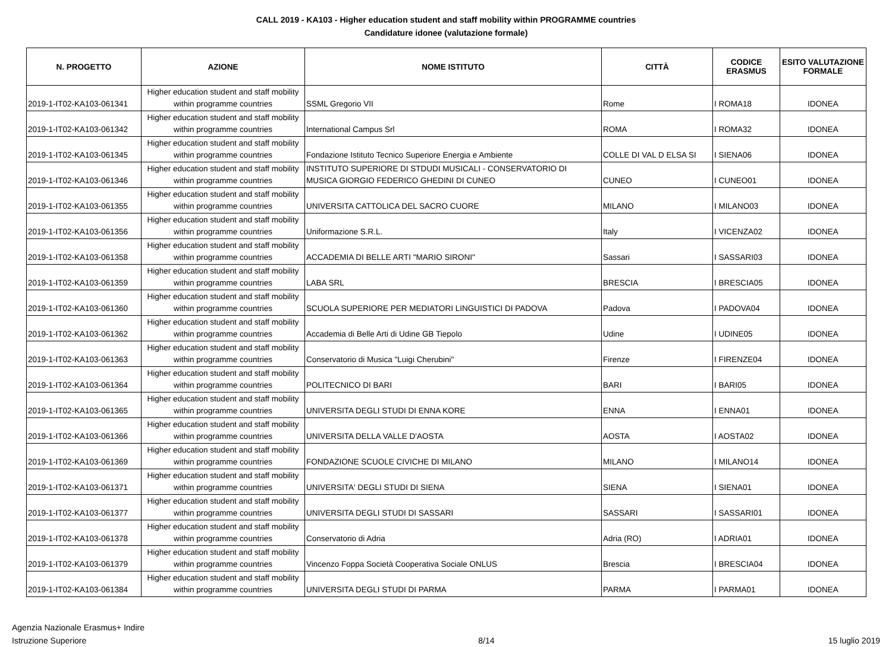CALL 2019 - KA103 - Higher education student and staff mobility within PROGRAMME countries
Candidature idonee (valutazione formale)
| N. PROGETTO | AZIONE | NOME ISTITUTO | CITTÀ | CODICE ERASMUS | ESITO VALUTAZIONE FORMALE |
| --- | --- | --- | --- | --- | --- |
| 2019-1-IT02-KA103-061341 | Higher education student and staff mobility within programme countries | SSML Gregorio VII | Rome | I ROMA18 | IDONEA |
| 2019-1-IT02-KA103-061342 | Higher education student and staff mobility within programme countries | International Campus Srl | ROMA | I ROMA32 | IDONEA |
| 2019-1-IT02-KA103-061345 | Higher education student and staff mobility within programme countries | Fondazione Istituto Tecnico Superiore Energia e Ambiente | COLLE DI VAL D ELSA SI | I SIENA06 | IDONEA |
| 2019-1-IT02-KA103-061346 | Higher education student and staff mobility within programme countries | INSTITUTO SUPERIORE DI STDUDI MUSICALI - CONSERVATORIO DI MUSICA GIORGIO FEDERICO GHEDINI DI CUNEO | CUNEO | I CUNEO01 | IDONEA |
| 2019-1-IT02-KA103-061355 | Higher education student and staff mobility within programme countries | UNIVERSITA CATTOLICA DEL SACRO CUORE | MILANO | I MILANO03 | IDONEA |
| 2019-1-IT02-KA103-061356 | Higher education student and staff mobility within programme countries | Uniformazione S.R.L. | Italy | I VICENZA02 | IDONEA |
| 2019-1-IT02-KA103-061358 | Higher education student and staff mobility within programme countries | ACCADEMIA DI BELLE ARTI "MARIO SIRONI" | Sassari | I SASSARI03 | IDONEA |
| 2019-1-IT02-KA103-061359 | Higher education student and staff mobility within programme countries | LABA SRL | BRESCIA | I BRESCIA05 | IDONEA |
| 2019-1-IT02-KA103-061360 | Higher education student and staff mobility within programme countries | SCUOLA SUPERIORE PER MEDIATORI LINGUISTICI DI PADOVA | Padova | I PADOVA04 | IDONEA |
| 2019-1-IT02-KA103-061362 | Higher education student and staff mobility within programme countries | Accademia di Belle Arti di Udine GB Tiepolo | Udine | I UDINE05 | IDONEA |
| 2019-1-IT02-KA103-061363 | Higher education student and staff mobility within programme countries | Conservatorio di Musica "Luigi Cherubini" | Firenze | I FIRENZE04 | IDONEA |
| 2019-1-IT02-KA103-061364 | Higher education student and staff mobility within programme countries | POLITECNICO DI BARI | BARI | I BARI05 | IDONEA |
| 2019-1-IT02-KA103-061365 | Higher education student and staff mobility within programme countries | UNIVERSITA DEGLI STUDI DI ENNA KORE | ENNA | I ENNA01 | IDONEA |
| 2019-1-IT02-KA103-061366 | Higher education student and staff mobility within programme countries | UNIVERSITA DELLA VALLE D'AOSTA | AOSTA | I AOSTA02 | IDONEA |
| 2019-1-IT02-KA103-061369 | Higher education student and staff mobility within programme countries | FONDAZIONE SCUOLE CIVICHE DI MILANO | MILANO | I MILANO14 | IDONEA |
| 2019-1-IT02-KA103-061371 | Higher education student and staff mobility within programme countries | UNIVERSITA' DEGLI STUDI DI SIENA | SIENA | I SIENA01 | IDONEA |
| 2019-1-IT02-KA103-061377 | Higher education student and staff mobility within programme countries | UNIVERSITA DEGLI STUDI DI SASSARI | SASSARI | I SASSARI01 | IDONEA |
| 2019-1-IT02-KA103-061378 | Higher education student and staff mobility within programme countries | Conservatorio di Adria | Adria (RO) | I ADRIA01 | IDONEA |
| 2019-1-IT02-KA103-061379 | Higher education student and staff mobility within programme countries | Vincenzo Foppa Società Cooperativa Sociale ONLUS | Brescia | I BRESCIA04 | IDONEA |
| 2019-1-IT02-KA103-061384 | Higher education student and staff mobility within programme countries | UNIVERSITA DEGLI STUDI DI PARMA | PARMA | I PARMA01 | IDONEA |
Agenzia Nazionale Erasmus+ Indire
Istruzione Superiore
8/14
15 luglio 2019